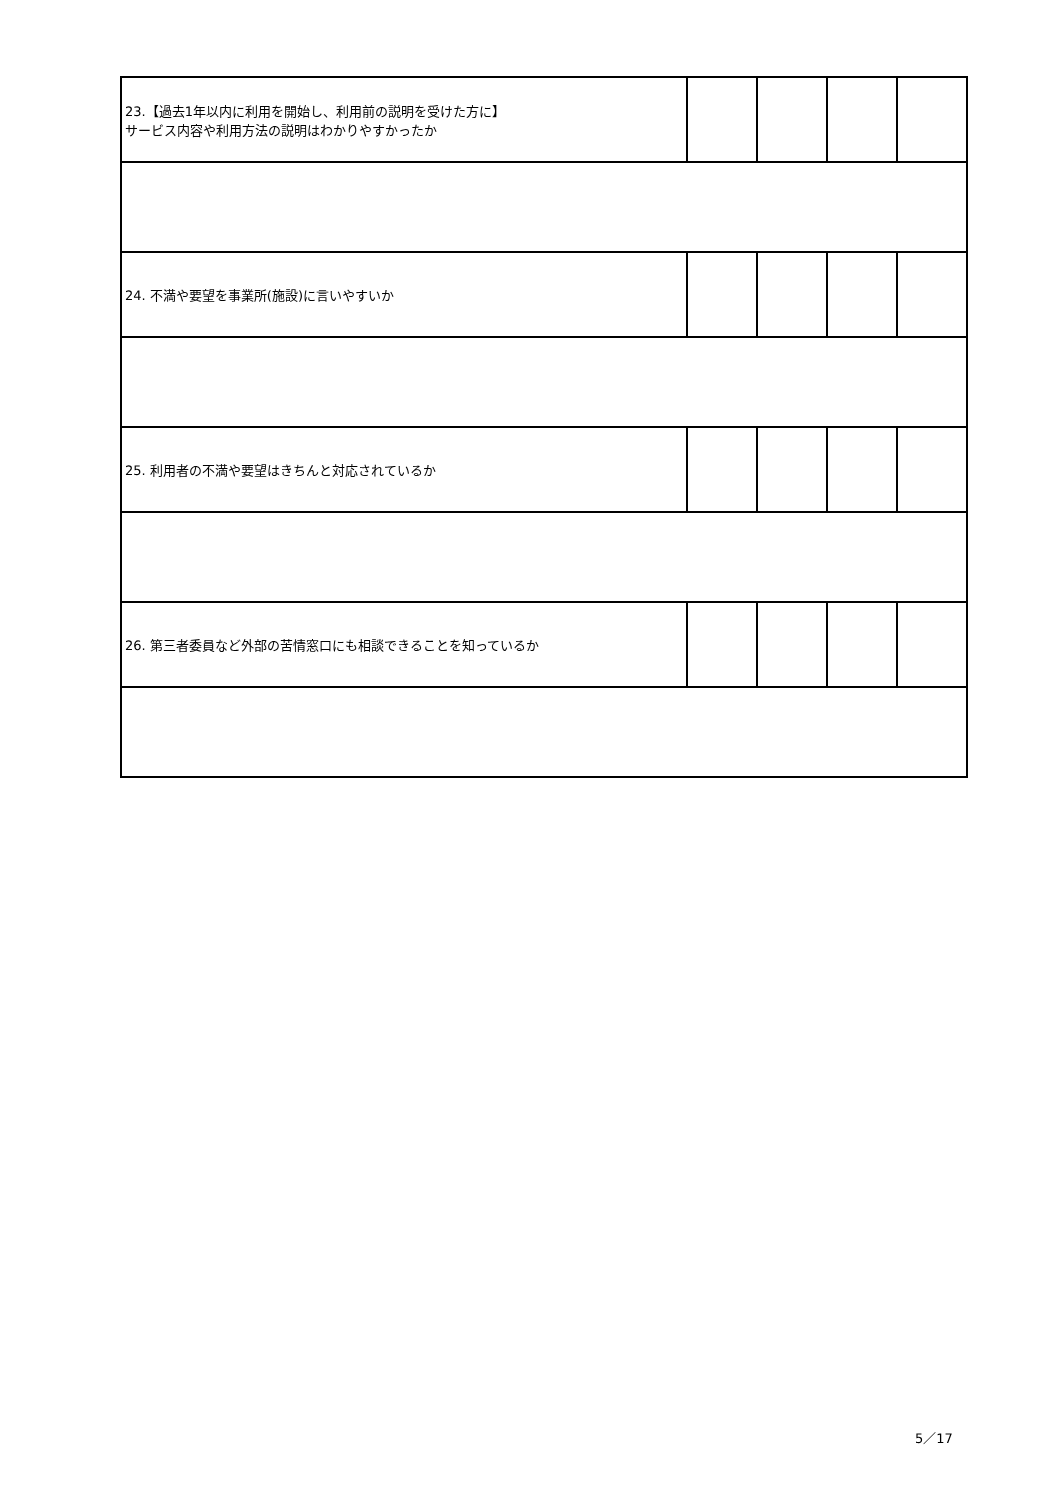| 23.【過去1年以内に利用を開始し、利用前の説明を受けた方に】 サービス内容や利用方法の説明はわかりやすかったか | | | | |
| 24. 不満や要望を事業所(施設)に言いやすいか | | | | |
| 25. 利用者の不満や要望はきちんと対応されているか | | | | |
| 26. 第三者委員など外部の苦情窓口にも相談できることを知っているか | | | | |
5／17